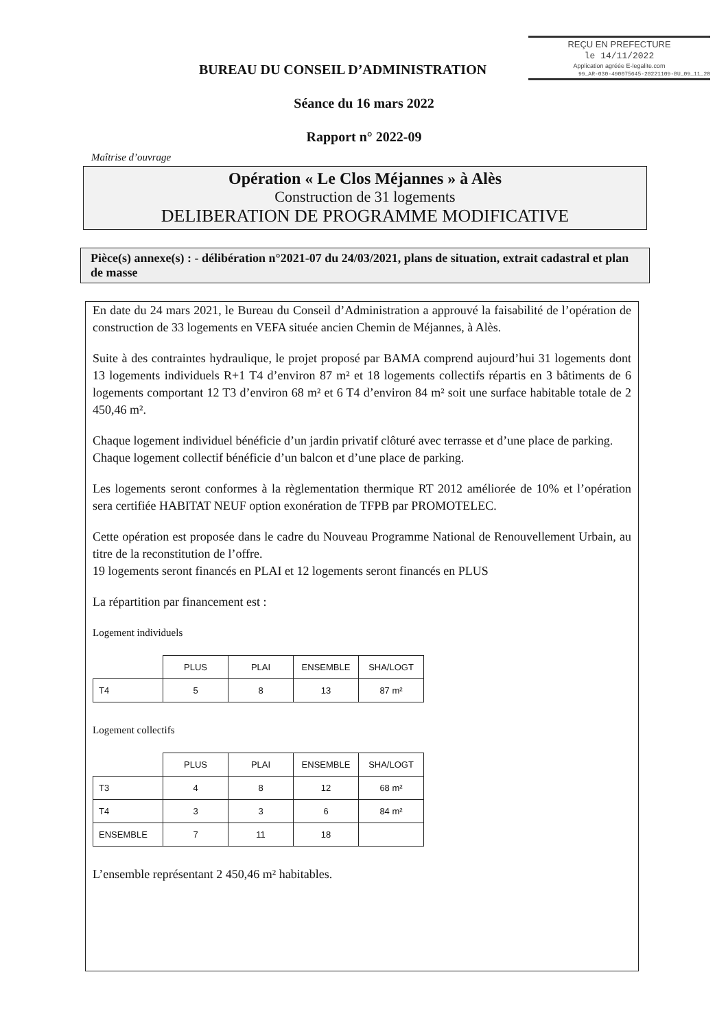REÇU EN PREFECTURE
le 14/11/2022
Application agréée E-legalite.com
99_AR-030-490075645-20221109-BU_09_11_20
BUREAU DU CONSEIL D’ADMINISTRATION
Séance du 16 mars 2022
Rapport n° 2022-09
Maîtrise d’ouvrage
Opération « Le Clos Méjannes » à Alès
Construction de 31 logements
DELIBERATION DE PROGRAMME MODIFICATIVE
Pièce(s) annexe(s) : - délibération n°2021-07 du 24/03/2021, plans de situation, extrait cadastral et plan de masse
En date du 24 mars 2021, le Bureau du Conseil d’Administration a approuvé la faisabilité de l’opération de construction de 33 logements en VEFA située ancien Chemin de Méjannes, à Alès.
Suite à des contraintes hydraulique, le projet proposé par BAMA comprend aujourd’hui 31 logements dont 13 logements individuels R+1 T4 d’environ 87 m² et 18 logements collectifs répartis en 3 bâtiments de 6 logements comportant 12 T3 d’environ 68 m² et 6 T4 d’environ 84 m² soit une surface habitable totale de 2 450,46 m².
Chaque logement individuel bénéficie d’un jardin privatif clôturé avec terrasse et d’une place de parking.
Chaque logement collectif bénéficie d’un balcon et d’une place de parking.
Les logements seront conformes à la règlementation thermique RT 2012 améliorée de 10% et l’opération sera certifiée HABITAT NEUF option exonération de TFPB par PROMOTELEC.
Cette opération est proposée dans le cadre du Nouveau Programme National de Renouvellement Urbain, au titre de la reconstitution de l’offre.
19 logements seront financés en PLAI et 12 logements seront financés en PLUS
La répartition par financement est :
Logement individuels
| | PLUS | PLAI | ENSEMBLE | SHA/LOGT |
| --- | --- | --- | --- | --- |
| T4 | 5 | 8 | 13 | 87 m² |
Logement collectifs
| | PLUS | PLAI | ENSEMBLE | SHA/LOGT |
| --- | --- | --- | --- | --- |
| T3 | 4 | 8 | 12 | 68 m² |
| T4 | 3 | 3 | 6 | 84 m² |
| ENSEMBLE | 7 | 11 | 18 | |
L’ensemble représentant 2 450,46 m² habitables.